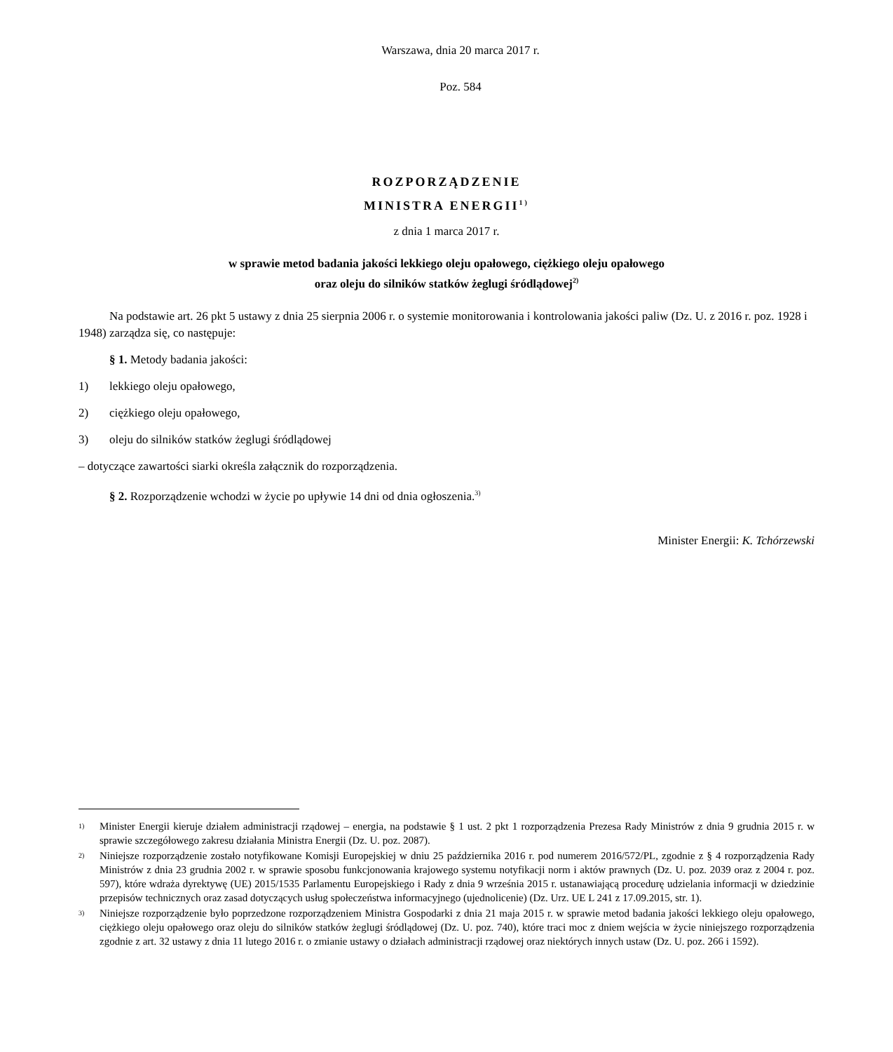Warszawa, dnia 20 marca 2017 r.
Poz. 584
ROZPORZĄDZENIE
MINISTRA ENERGII<sup>1)</sup>
z dnia 1 marca 2017 r.
w sprawie metod badania jakości lekkiego oleju opałowego, ciężkiego oleju opałowego
oraz oleju do silników statków żeglugi śródlądowej<sup>2)</sup>
Na podstawie art. 26 pkt 5 ustawy z dnia 25 sierpnia 2006 r. o systemie monitorowania i kontrolowania jakości paliw (Dz. U. z 2016 r. poz. 1928 i 1948) zarządza się, co następuje:
§ 1. Metody badania jakości:
1) lekkiego oleju opałowego,
2) ciężkiego oleju opałowego,
3) oleju do silników statków żeglugi śródlądowej
– dotyczące zawartości siarki określa załącznik do rozporządzenia.
§ 2. Rozporządzenie wchodzi w życie po upływie 14 dni od dnia ogłoszenia.<sup>3)</sup>
Minister Energii: K. Tchórzewski
1)
Minister Energii kieruje działem administracji rządowej – energia, na podstawie § 1 ust. 2 pkt 1 rozporządzenia Prezesa Rady Ministrów z dnia 9 grudnia 2015 r. w sprawie szczegółowego zakresu działania Ministra Energii (Dz. U. poz. 2087).
2)
Niniejsze rozporządzenie zostało notyfikowane Komisji Europejskiej w dniu 25 października 2016 r. pod numerem 2016/572/PL, zgodnie z § 4 rozporządzenia Rady Ministrów z dnia 23 grudnia 2002 r. w sprawie sposobu funkcjonowania krajowego systemu notyfikacji norm i aktów prawnych (Dz. U. poz. 2039 oraz z 2004 r. poz. 597), które wdraża dyrektywę (UE) 2015/1535 Parlamentu Europejskiego i Rady z dnia 9 września 2015 r. ustanawiającą procedurę udzielania informacji w dziedzinie przepisów technicznych oraz zasad dotyczących usług społeczeństwa informacyjnego (ujednolicenie) (Dz. Urz. UE L 241 z 17.09.2015, str. 1).
3)
Niniejsze rozporządzenie było poprzedzone rozporządzeniem Ministra Gospodarki z dnia 21 maja 2015 r. w sprawie metod badania jakości lekkiego oleju opałowego, ciężkiego oleju opałowego oraz oleju do silników statków żeglugi śródlądowej (Dz. U. poz. 740), które traci moc z dniem wejścia w życie niniejszego rozporządzenia zgodnie z art. 32 ustawy z dnia 11 lutego 2016 r. o zmianie ustawy o działach administracji rządowej oraz niektórych innych ustaw (Dz. U. poz. 266 i 1592).